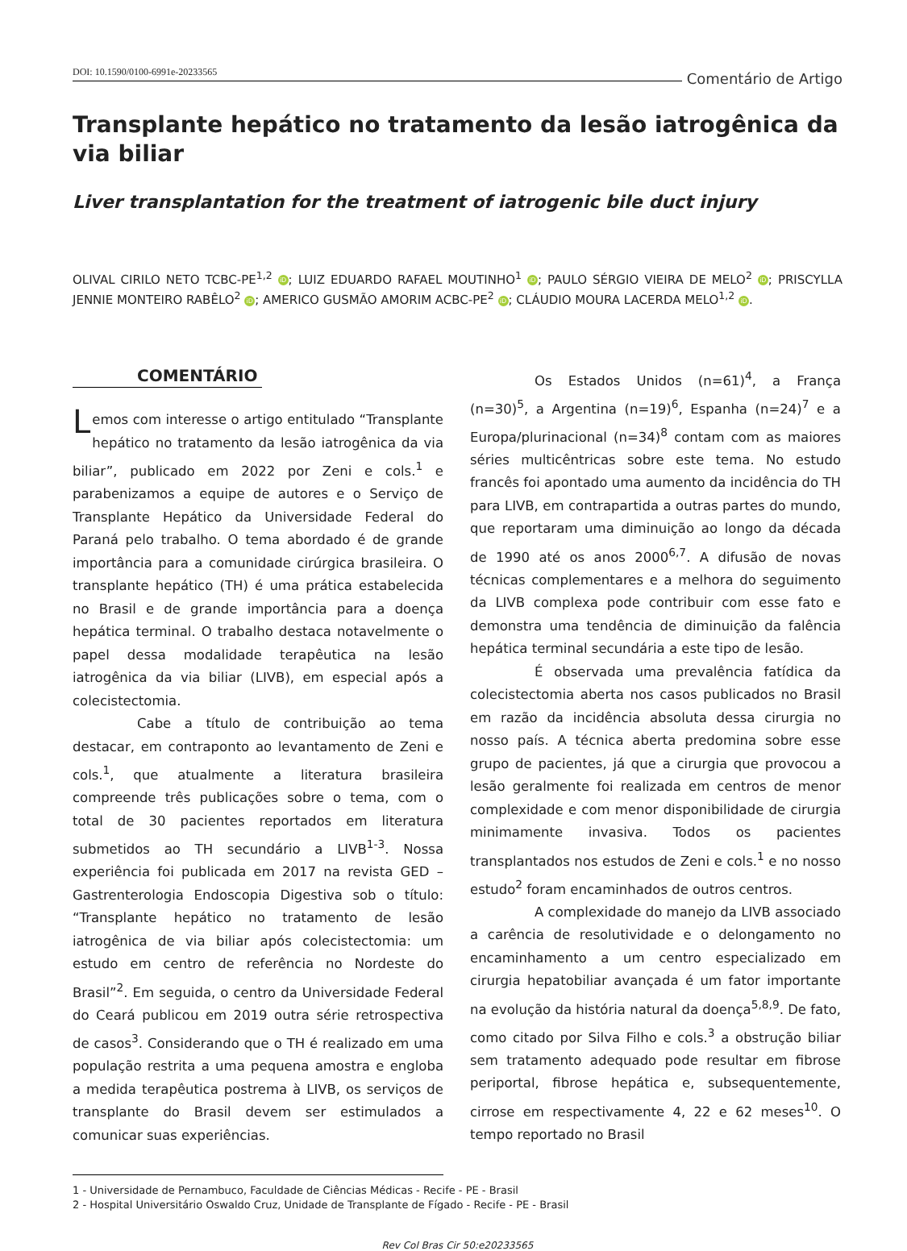DOI: 10.1590/0100-6991e-20233565
Comentário de Artigo
Transplante hepático no tratamento da lesão iatrogênica da via biliar
Liver transplantation for the treatment of iatrogenic bile duct injury
OLIVAL CIRILO NETO TCBC-PE<sup>1,2</sup> iD; LUIZ EDUARDO RAFAEL MOUTINHO<sup>1</sup> iD; PAULO SÉRGIO VIEIRA DE MELO<sup>2</sup> iD; PRISCYLLA JENNIE MONTEIRO RABÊLO<sup>2</sup> iD; AMERICO GUSMÃO AMORIM ACBC-PE<sup>2</sup> iD; CLÁUDIO MOURA LACERDA MELO<sup>1,2</sup> iD.
COMENTÁRIO
Lemos com interesse o artigo entitulado “Transplante hepático no tratamento da lesão iatrogênica da via biliar”, publicado em 2022 por Zeni e cols.<sup>1</sup> e parabenizamos a equipe de autores e o Serviço de Transplante Hepático da Universidade Federal do Paraná pelo trabalho. O tema abordado é de grande importância para a comunidade cirúrgica brasileira. O transplante hepático (TH) é uma prática estabelecida no Brasil e de grande importância para a doença hepática terminal. O trabalho destaca notavelmente o papel dessa modalidade terapêutica na lesão iatrogênica da via biliar (LIVB), em especial após a colecistectomia.
Cabe a título de contribuição ao tema destacar, em contraponto ao levantamento de Zeni e cols.<sup>1</sup>, que atualmente a literatura brasileira compreende três publicações sobre o tema, com o total de 30 pacientes reportados em literatura submetidos ao TH secundário a LIVB<sup>1-3</sup>. Nossa experiência foi publicada em 2017 na revista GED – Gastrenterologia Endoscopia Digestiva sob o título: “Transplante hepático no tratamento de lesão iatrogênica de via biliar após colecistectomia: um estudo em centro de referência no Nordeste do Brasil”<sup>2</sup>. Em seguida, o centro da Universidade Federal do Ceará publicou em 2019 outra série retrospectiva de casos<sup>3</sup>. Considerando que o TH é realizado em uma população restrita a uma pequena amostra e engloba a medida terapêutica postrema à LIVB, os serviços de transplante do Brasil devem ser estimulados a comunicar suas experiências.
Os Estados Unidos (n=61)<sup>4</sup>, a França (n=30)<sup>5</sup>, a Argentina (n=19)<sup>6</sup>, Espanha (n=24)<sup>7</sup> e a Europa/plurinacional (n=34)<sup>8</sup> contam com as maiores séries multicêntricas sobre este tema. No estudo francês foi apontado uma aumento da incidência do TH para LIVB, em contrapartida a outras partes do mundo, que reportaram uma diminuição ao longo da década de 1990 até os anos 2000<sup>6,7</sup>. A difusão de novas técnicas complementares e a melhora do seguimento da LIVB complexa pode contribuir com esse fato e demonstra uma tendência de diminuição da falência hepática terminal secundária a este tipo de lesão.
É observada uma prevalência fatídica da colecistectomia aberta nos casos publicados no Brasil em razão da incidência absoluta dessa cirurgia no nosso país. A técnica aberta predomina sobre esse grupo de pacientes, já que a cirurgia que provocou a lesão geralmente foi realizada em centros de menor complexidade e com menor disponibilidade de cirurgia minimamente invasiva. Todos os pacientes transplantados nos estudos de Zeni e cols.<sup>1</sup> e no nosso estudo<sup>2</sup> foram encaminhados de outros centros.
A complexidade do manejo da LIVB associado a carência de resolutividade e o delongamento no encaminhamento a um centro especializado em cirurgia hepatobiliar avançada é um fator importante na evolução da história natural da doença<sup>5,8,9</sup>. De fato, como citado por Silva Filho e cols.<sup>3</sup> a obstrução biliar sem tratamento adequado pode resultar em fibrose periportal, fibrose hepática e, subsequentemente, cirrose em respectivamente 4, 22 e 62 meses<sup>10</sup>. O tempo reportado no Brasil
1 - Universidade de Pernambuco, Faculdade de Ciências Médicas - Recife - PE - Brasil
2 - Hospital Universitário Oswaldo Cruz, Unidade de Transplante de Fígado - Recife - PE - Brasil
Rev Col Bras Cir 50:e20233565